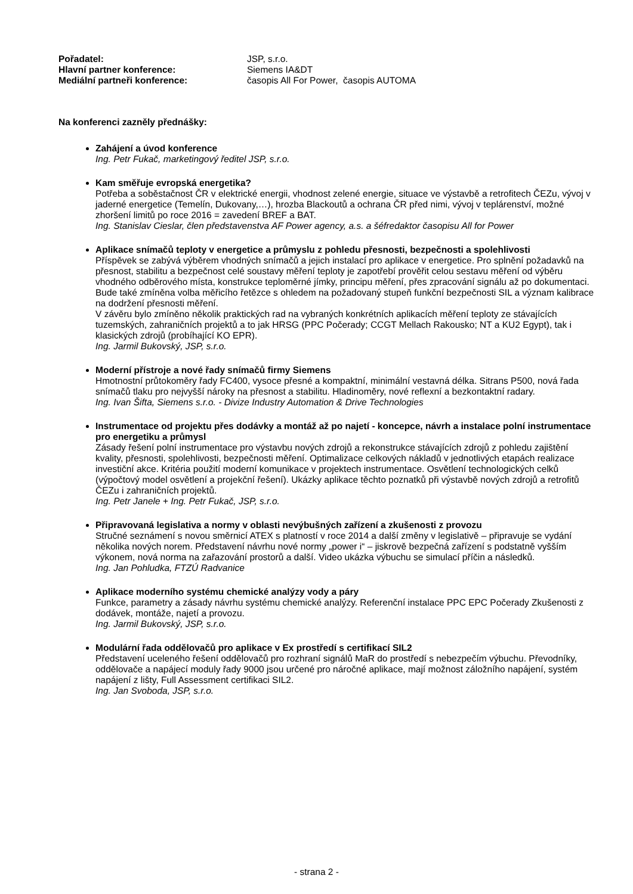| Pořadatel: | JSP, s.r.o. |
| Hlavní partner konference: | Siemens IA&DT |
| Mediální partneři konference: | časopis All For Power, časopis AUTOMA |
Na konferenci zazněly přednášky:
Zahájení a úvod konference
Ing. Petr Fukač, marketingový ředitel JSP, s.r.o.
Kam směřuje evropská energetika?
Potřeba a soběstačnost ČR v elektrické energii, vhodnost zelené energie, situace ve výstavbě a retrofitech ČEZu, vývoj v jaderné energetice (Temelín, Dukovany,…), hrozba Blackoutů a ochrana ČR před nimi, vývoj v teplárenství, možné zhoršení limitů po roce 2016 = zavedení BREF a BAT.
Ing. Stanislav Cieslar, člen představenstva AF Power agency, a.s. a šéfredaktor časopisu All for Power
Aplikace snímačů teploty v energetice a průmyslu z pohledu přesnosti, bezpečnosti a spolehlivosti
Příspěvek se zabývá výběrem vhodných snímačů a jejich instalací pro aplikace v energetice. Pro splnění požadavků na přesnost, stabilitu a bezpečnost celé soustavy měření teploty je zapotřebí prověřit celou sestavu měření od výběru vhodného odběrového místa, konstrukce teploměrné jímky, principu měření, přes zpracování signálu až po dokumentaci. Bude také zmíněna volba měřicího řetězce s ohledem na požadovaný stupeň funkční bezpečnosti SIL a význam kalibrace na dodržení přesnosti měření.
V závěru bylo zmíněno několik praktických rad na vybraných konkrétních aplikacích měření teploty ze stávajících tuzemských, zahraničních projektů a to jak HRSG (PPC Počerady; CCGT Mellach Rakousko; NT a KU2 Egypt), tak i klasických zdrojů (probíhající KO EPR).
Ing. Jarmil Bukovský, JSP, s.r.o.
Moderní přístroje a nové řady snímačů firmy Siemens
Hmotnostní průtokoměry řady FC400, vysoce přesné a kompaktní, minimální vestavná délka. Sitrans P500, nová řada snímačů tlaku pro nejvyšší nároky na přesnost a stabilitu. Hladinoměry, nové reflexní a bezkontaktní radary.
Ing. Ivan Šifta, Siemens s.r.o. - Divize Industry Automation & Drive Technologies
Instrumentace od projektu přes dodávky a montáž až po najetí - koncepce, návrh a instalace polní instrumentace pro energetiku a průmysl
Zásady řešení polní instrumentace pro výstavbu nových zdrojů a rekonstrukce stávajících zdrojů z pohledu zajištění kvality, přesnosti, spolehlivosti, bezpečnosti měření. Optimalizace celkových nákladů v jednotlivých etapách realizace investiční akce. Kritéria použití moderní komunikace v projektech instrumentace. Osvětlení technologických celků (výpočtový model osvětlení a projekční řešení). Ukázky aplikace těchto poznatků při výstavbě nových zdrojů a retrofitů ČEZu i zahraničních projektů.
Ing. Petr Janele + Ing. Petr Fukač, JSP, s.r.o.
Připravovaná legislativa a normy v oblasti nevýbušných zařízení a zkušenosti z provozu
Stručné seznámení s novou směrnicí ATEX s platností v roce 2014 a další změny v legislativě – připravuje se vydání několika nových norem. Představení návrhu nové normy „power i“ – jiskrově bezpečná zařízení s podstatně vyšším výkonem, nová norma na zařazování prostorů a další. Video ukázka výbuchu se simulací příčin a následků.
Ing. Jan Pohludka, FTZÚ Radvanice
Aplikace moderního systému chemické analýzy vody a páry
Funkce, parametry a zásady návrhu systému chemické analýzy. Referenční instalace PPC EPC Počerady Zkušenosti z dodávek, montáže, najetí a provozu.
Ing. Jarmil Bukovský, JSP, s.r.o.
Modulární řada oddělovačů pro aplikace v Ex prostředí s certifikací SIL2
Představení uceleného řešení oddělovačů pro rozhraní signálů MaR do prostředí s nebezpečím výbuchu. Převodníky, oddělovače a napájecí moduly řady 9000 jsou určené pro náročné aplikace, mají možnost záložního napájení, systém napájení z lišty, Full Assessment certifikaci SIL2.
Ing. Jan Svoboda, JSP, s.r.o.
- strana 2 -